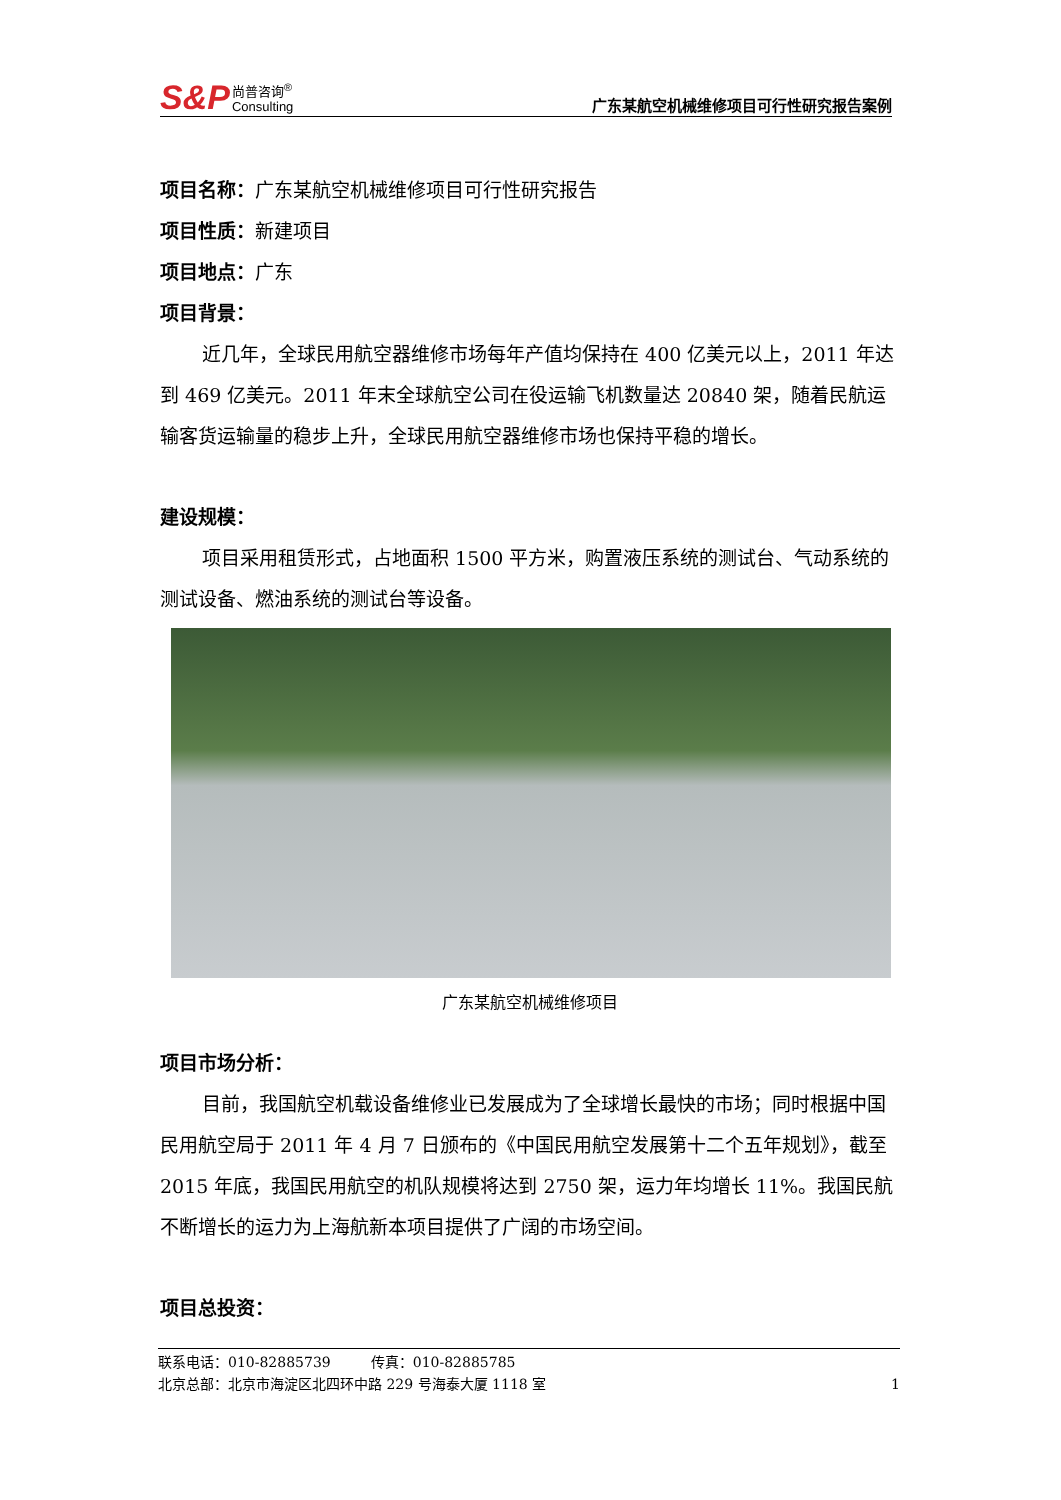S&P 尚普咨询<sup>®</sup>
Consulting
广东某航空机械维修项目可行性研究报告案例
项目名称：广东某航空机械维修项目可行性研究报告
项目性质：新建项目
项目地点：广东
项目背景：
近几年，全球民用航空器维修市场每年产值均保持在 400 亿美元以上，2011 年达到 469 亿美元。2011 年末全球航空公司在役运输飞机数量达 20840 架，随着民航运输客货运输量的稳步上升，全球民用航空器维修市场也保持平稳的增长。
建设规模：
项目采用租赁形式，占地面积 1500 平方米，购置液压系统的测试台、气动系统的测试设备、燃油系统的测试台等设备。
广东某航空机械维修项目
项目市场分析：
目前，我国航空机载设备维修业已发展成为了全球增长最快的市场；同时根据中国民用航空局于 2011 年 4 月 7 日颁布的《中国民用航空发展第十二个五年规划》，截至 2015 年底，我国民用航空的机队规模将达到 2750 架，运力年均增长 11%。我国民航不断增长的运力为上海航新本项目提供了广阔的市场空间。
项目总投资：
联系电话：010-82885739 传真：010-82885785
北京总部：北京市海淀区北四环中路 229 号海泰大厦 1118 室 1